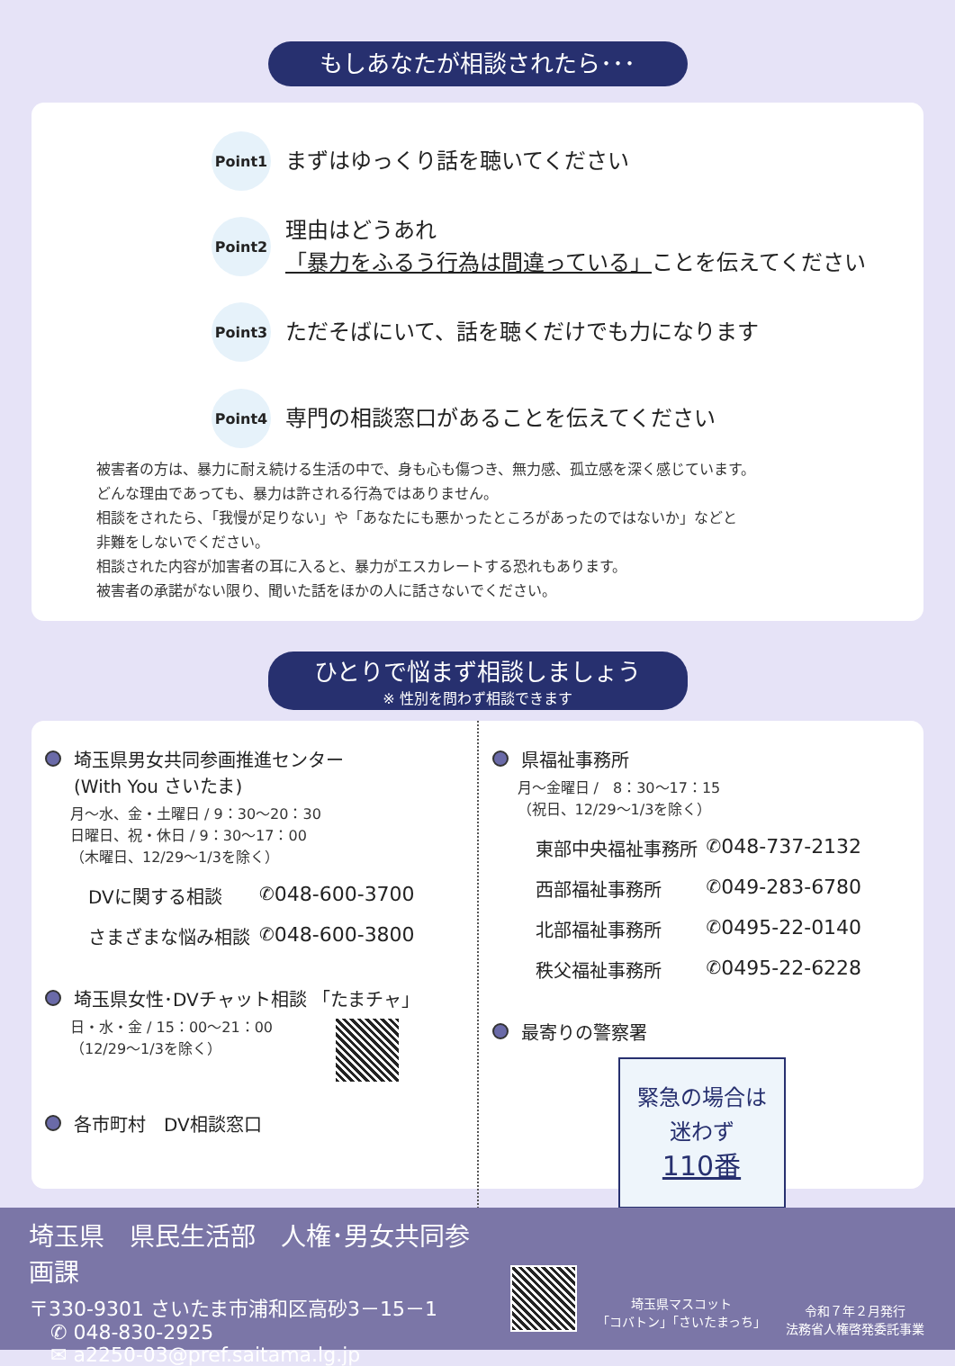もしあなたが相談されたら･･･
Point1
まずはゆっくり話を聴いてください
Point2
理由はどうあれ
「暴力をふるう行為は間違っている」ことを伝えてください
Point3
ただそばにいて、話を聴くだけでも力になります
Point4
専門の相談窓口があることを伝えてください
被害者の方は、暴力に耐え続ける生活の中で、身も心も傷つき、無力感、孤立感を深く感じています。
どんな理由であっても、暴力は許される行為ではありません。
相談をされたら、「我慢が足りない」や「あなたにも悪かったところがあったのではないか」などと
非難をしないでください。
相談された内容が加害者の耳に入ると、暴力がエスカレートする恐れもあります。
被害者の承諾がない限り、聞いた話をほかの人に話さないでください。
ひとりで悩まず相談しましょう
※ 性別を問わず相談できます
埼玉県男女共同参画推進センター
(With You さいたま)
月～水、金・土曜日 / 9：30～20：30
日曜日、祝・休日 / 9：30～17：00
（木曜日、12/29～1/3を除く）
DVに関する相談 ✆ 048-600-3700
さまざまな悩み相談 ✆ 048-600-3800
埼玉県女性･DVチャット相談 「たまチャ」
日・水・金 / 15：00～21：00
（12/29～1/3を除く）
各市町村　DV相談窓口
県福祉事務所
月～金曜日 /　8：30～17：15
（祝日、12/29～1/3を除く）
東部中央福祉事務所 ✆ 048-737-2132
西部福祉事務所 ✆ 049-283-6780
北部福祉事務所 ✆ 0495-22-0140
秩父福祉事務所 ✆ 0495-22-6228
最寄りの警察署
緊急の場合は
迷わず
110番
埼玉県　県民生活部　人権･男女共同参画課
〒330-9301 さいたま市浦和区高砂3－15－1
✆ 048-830-2925
✉ a2250-03@pref.saitama.lg.jp
埼玉県マスコット
「コバトン」「さいたまっち」
令和７年２月発行
法務省人権啓発委託事業